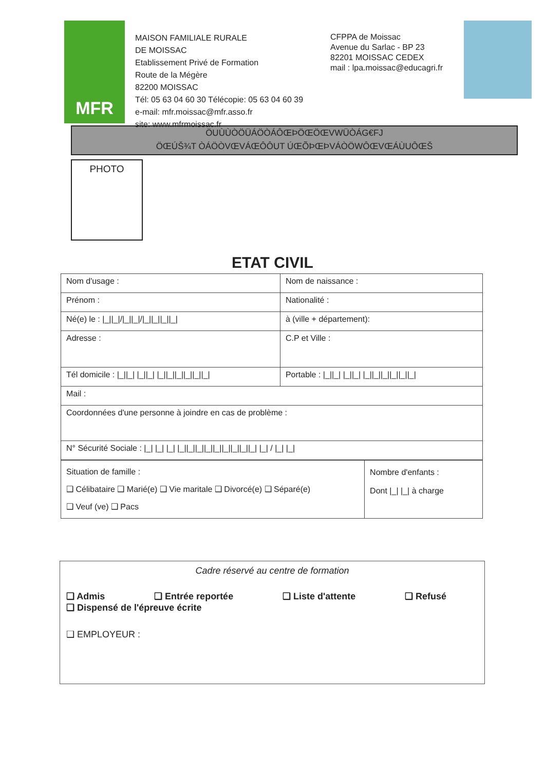MFR
MAISON FAMILIALE RURALE
DE MOISSAC
Etablissement Privé de Formation
Route de la Mégère
82200 MOISSAC
Tél: 05 63 04 60 30 Télécopie: 05 63 04 60 39
e-mail: mfr.moissac@mfr.asso.fr
site: www.mfrmoissac.fr
CFPPA de Moissac
Avenue du Sarlac - BP 23
82201 MOISSAC CEDEX
mail : lpa.moissac@educagri.fr
ÖUÙÙÒÖÜÁÖÒÁÔŒÞÖŒÖŒVWÜÒÁG€FJ
ÖŒÚŠ¾T ÒÁÖÒVŒVÁŒÔÔUT ÚŒÕÞŒÞVÁÒÖWÔŒVŒÁÙUÔŒŠ
PHOTO
ETAT CIVIL
| Nom d'usage : | Nom de naissance : |
| Prénom : | Nationalité : |
| Né(e) le : /_//_///_//_///_//_//_//_/ | à (ville + département): |
| Adresse : | C.P et Ville : |
| Tél domicile : /_//_/ /_//_/ /_//_//_//_//_//_/ | Portable : /_//_/ /_//_/ /_//_//_//_//_//_/ |
| Mail : | |
| Coordonnées d'une personne à joindre en cas de problème : | |
| N° Sécurité Sociale : /_/ /_/ /_/ /_//_//_//_//_//_//_//_//_/ /_/ / /_/ /_/ | |
| Situation de famille : ❑ Célibataire ❑ Marié(e) ❑ Vie maritale ❑ Divorcé(e) ❑ Séparé(e) ❑ Veuf (ve) ❑ Pacs | Nombre d'enfants : Dont /_/ /_/ à charge |
Cadre réservé au centre de formation
❑ Admis ❑ Entrée reportée ❑ Liste d'attente ❑ Refusé
❑ Dispensé de l'épreuve écrite
❑ EMPLOYEUR :